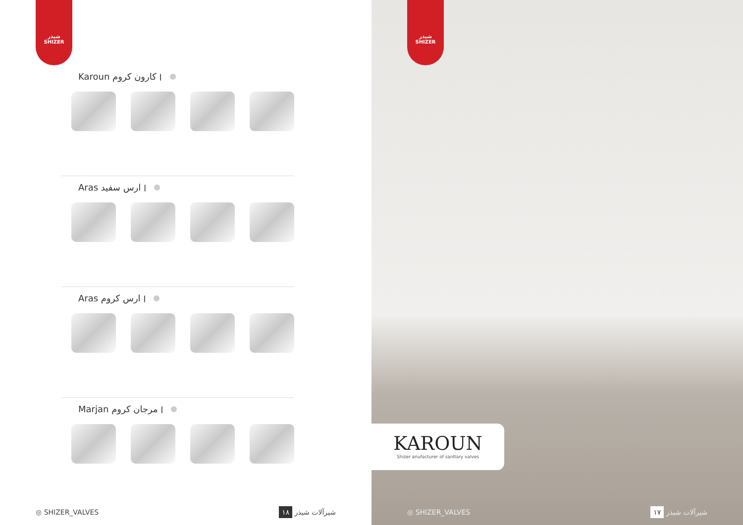شیذر
SHIZER
Karoun ׀ کارون کروم
Aras ׀ ارس سفید
Aras ׀ ارس کروم
Marjan ׀ مرجان کروم
◎ SHIZER_VALVES شیرآلات شیذر ۱۸
شیذر
SHIZER
KAROUN
Shizer anufacturer of sanltary valves
◎ SHIZER_VALVES شیرآلات شیذر ۱۷